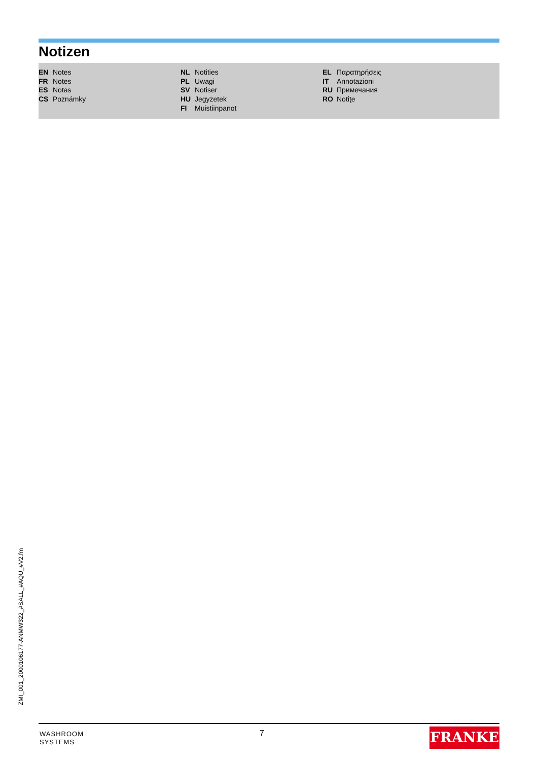Notizen
EN Notes
FR Notes
ES Notas
CS Poznámky
NL Notities
PL Uwagi
SV Notiser
HU Jegyzetek
FI Muistiinpanot
EL Παρατηρήσεις
IT Annotazioni
RU Примечания
RO Notiţe
ZMI_001_2000106177-ANMW322_#SALL_#AQU_#V2.fm
WASHROOM
SYSTEMS
7 FRANKE